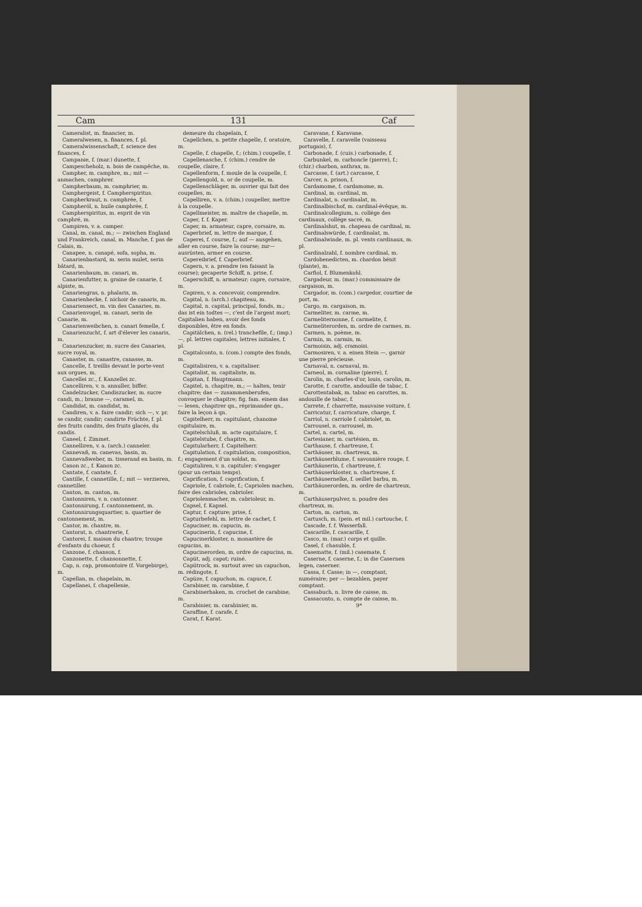Cam 131 Caf
Cameralist, m. financier, m.
Cameralwesen, n. finances, f. pl.
Cameralwissenschaft, f. science des finances, f.
Campanie, f. (mar.) dunette, f.
Campescheholz, n. bois de campêche, m.
Campher, m. camphre, m.; mit — anmachen, camphrer.
Campherbaum, m. camphrier, m.
Camphergeist, f. Campherspiritus.
Campherkraut, n. camphrée, f.
Campheröl, n. huile camphrée, f.
Campherspiritus, m. esprit de vin camphré, m.
Campiren, v. a. camper.
Canal, m. canal, m.; — zwischen England und Frankreich, canal, m. Manche, f. pas de Calais, m.
Canapee, n. canapé, sofa, sopha, m.
Canarienbastard, m. serin mulet, serin bâtard, m.
Canarienbaum, m. canari, m.
Canarienfutter, n. graine de canarie, f. alpiste, m.
Canariengras, n. phalaris, m.
Canarienhecke, f. nichoir de canaris, m.
Canariensect, m. vin des Canaries, m.
Canarienvogel, m. canari, serin de Canarie, m.
Canarienweibchen, n. canari femelle, f.
Canarienzucht, f. art d'élever les canaris, m.
Canarienzucker, m. sucre des Canaries, sucre royal, m.
Canaster, m. canastre, canasse, m.
Cancelle, f. treillis devant le porte-vent aux orgues, m.
Cancellei zc., f. Kanzellei zc.
Cancelliren, v. n. annuller, biffer.
Candelzucker, Candiszucker, m. sucre candi, m.; braune —, caramel, m.
Candidat, m. candidat, m.
Candiren, v. a. faire candir; sich —, v. pr. se candir, candir; candirte Früchte, f. pl. des fruits candits, des fruits glacés, du candis.
Caneel, f. Zimmet.
Cannelliren, v. a. (arch.) canneler.
Cannevaß, m. canevas, basin, m.
Cannevaßweber, m. tisserand en basin, m.
Canon zc., f. Kanon zc.
Cantate, f. cantate, f.
Cantille, f. cannetille, f.; mit — verzieren, cannetiller.
Canton, m. canton, m.
Cantonniren, v. n. cantonner.
Cantonnirung, f. cantonnement, m.
Cantonnirungsquartier, n. quartier de cantonnement, m.
Cantor, m. chantre, m.
Cantorat, n. chantrerie, f.
Cantorei, f. maison du chantre; troupe d'enfants du choeur, f.
Canzone, f. chanson, f.
Canzonette, f. chansonnette, f.
Cap, n. cap, promontoire (f. Vorgebirge), m.
Capellan, m. chapelain, m.
Capellanei, f. chapellenie,
demeure du chapelain, f.
Capellchen, n. petite chapelle, f. oratoire, m.
Capelle, f. chapelle, f.; (chim.) coupelle, f.
Capellenasche, f. (chim.) cendre de coupelle, claire, f.
Capellenform, f. moule de la coupelle, f.
Capellengold, n. or de coupelle, m.
Capellenschläger, m. ouvrier qui fait des coupelles, m.
Capelliren, v. a. (chim.) coupeller, mettre à la coupelle.
Capellmeister, m. maître de chapelle, m.
Caper, f. f. Kaper.
Caper, m. armateur, capre, corsaire, m.
Caperbrief, m. lettre de marque, f.
Caperei, f. course, f.; auf — ausgehen, aller en course, faire la course; zur—ausrüsten, armer en course.
Capereibrief, f. Caperbrief.
Capern, v. a. prendre (en faisant la course); gecaperte Schiff, n. prise, f.
Caperschiff, n. armateur; capre, corsaire, m.
Capiren, v. a. concevoir, comprendre.
Capital, n. (arch.) chapiteau, m.
Capital, n. capital, principal, fonds, m.; das ist ein todtes —, c'est de l'argent mort; Capitalien haben, avoir des fonds disponibles, être en fonds.
Capitälchen, n. (rel.) tranchefile, f.; (imp.) —, pl. lettres capitales, lettres initiales, f. pl.
Capitalconto, n. (com.) compte des fonds, m.
Capitalisiren, v. a. capitaliser.
Capitalist, m. capitaliste, m.
Capitan, f. Hauptmann.
Capitel, n. chapitre, m.; — halten, tenir chapitre; das — zusammenberufen, convoquer le chapitre; fig. fam. einem das — lesen, chapitrer qn., réprimander qn., faire la leçon à qn.
Capitelherr, m. capitulant, chanoine capitulaire, m.
Capitelschluß, m. acte capitulaire, f.
Capitelstube, f. chapitre, m.
Capitularherr, f. Capitelherr.
Capitulation, f. capitulation, composition, f.; engagement d'un soldat, m.
Capituliren, v. n. capituler; s'engager (pour un certain temps).
Caprification, f. caprification, f.
Capriole, f. cabriole, f.; Capriolen machen, faire des cabrioles, cabrioler.
Capriolenmacher, m. cabrioleur, m.
Capsel, f. Kapsel.
Captur, f. capture; prise, f.
Capturbefehl, m. lettre de cachet, f.
Capuciner, m. capucin, m.
Capucinerin, f. capucine, f.
Capucinerkloster, n. monastère de capucins, m.
Capucinerorden, m. ordre de capucins, m.
Capüt, adj. capot; ruiné.
Capütrock, m. surtout avec un capuchon, m. rédingote, f.
Capüze, f. capuchon, m. capuce, f.
Carabiner, m. carabine, f.
Carabinerhaken, m. crochet de carabine, m.
Carabinier, m. carabinier, m.
Caraffine, f. carafe, f.
Carat, f. Karat.
Caravane, f. Karavane.
Caravelle, f. caravelle (vaisseau portugais), f.
Carbonade, f. (cuis.) carbonade, f.
Carbunkel, m. carboncle (pierre), f.; (chir.) charbon, anthrax, m.
Carcasse, f. (art.) carcasse, f.
Carcer, n. prison, f.
Cardamome, f. cardamome, m.
Cardinal, m. cardinal, m.
Cardinalat, n. cardinalat, m.
Cardinalbischof, m. cardinal-évêque, m.
Cardinalcollegium, n. collége des cardinaux, collége sacré, m.
Cardinalshut, m. chapeau de cardinal, m.
Cardinalswürde, f. cardinalat, m.
Cardinalwinde, m. pl. vents cardinaux, m. pl.
Cardinalzahl, f. nombre cardinal, m.
Cardobenedicten, m. chardon bénit (plante), m.
Carfiol, f. Blumenkohl.
Cargadeur, m. (mar.) commissaire de cargaison, m.
Cargador, m. (com.) cargedor, courtier de port, m.
Cargo, m. cargaison, m.
Carmeliter, m. carme, m.
Carmeliternonne, f. carmelite, f.
Carmeliterorden, m. ordre de carmes, m.
Carmen, n. poème, m.
Carmin, m. carmin, m.
Carmoisin, adj. cramoisi.
Carmosiren, v. a. einen Stein —, garnir une pierre précieuse.
Carnaval, n. carnaval, m.
Carneol, m. cornaline (pierre), f.
Carolin, m. charles-d'or, louis, carolin, m.
Carotte, f. carotte, andouille de tabac, f.
Carottentabak, m. tabac en carottes, m. andouille de tabac, f.
Carrete, f. charrette, mauvaise voiture, f.
Carricatur, f. carricature, charge, f.
Carriol, n. carriole f. cabriolet, m.
Carrousel, n. carrousel, m.
Cartel, n. cartel, m.
Cartesianer, m. cartésien, m.
Carthause, f. chartreuse, f.
Carthäuser, m. chartreux, m.
Carthäuserblume, f. savonnière rouge, f.
Carthäuserin, f. chartreuse, f.
Carthäuserkloster, n. chartreuse, f.
Carthäusernelke, f. oeillet barbu, m.
Carthäuserorden, m. ordre de chartreux, m.
Carthäuserpulver, n. poudre des chartreux, m.
Carton, m. carton, m.
Cartusch, m. (pein. et mil.) cartouche, f.
Cascade, f. f. Wasserfall.
Cascarille, f. cascarille, f.
Casco, m. (mar.) corps et quille.
Casel, f. chasuble, f.
Casematte, f. (mil.) casemate, f.
Caserne, f. caserne, f.; in die Casernen legen, caserner.
Cassa, f. Casse; in —, comptant, numéraire; per — bezahlen, payer comptant.
Cassabuch, n. livre de caisse, m.
Cassaconto, n. compte de caisse, m.
9*